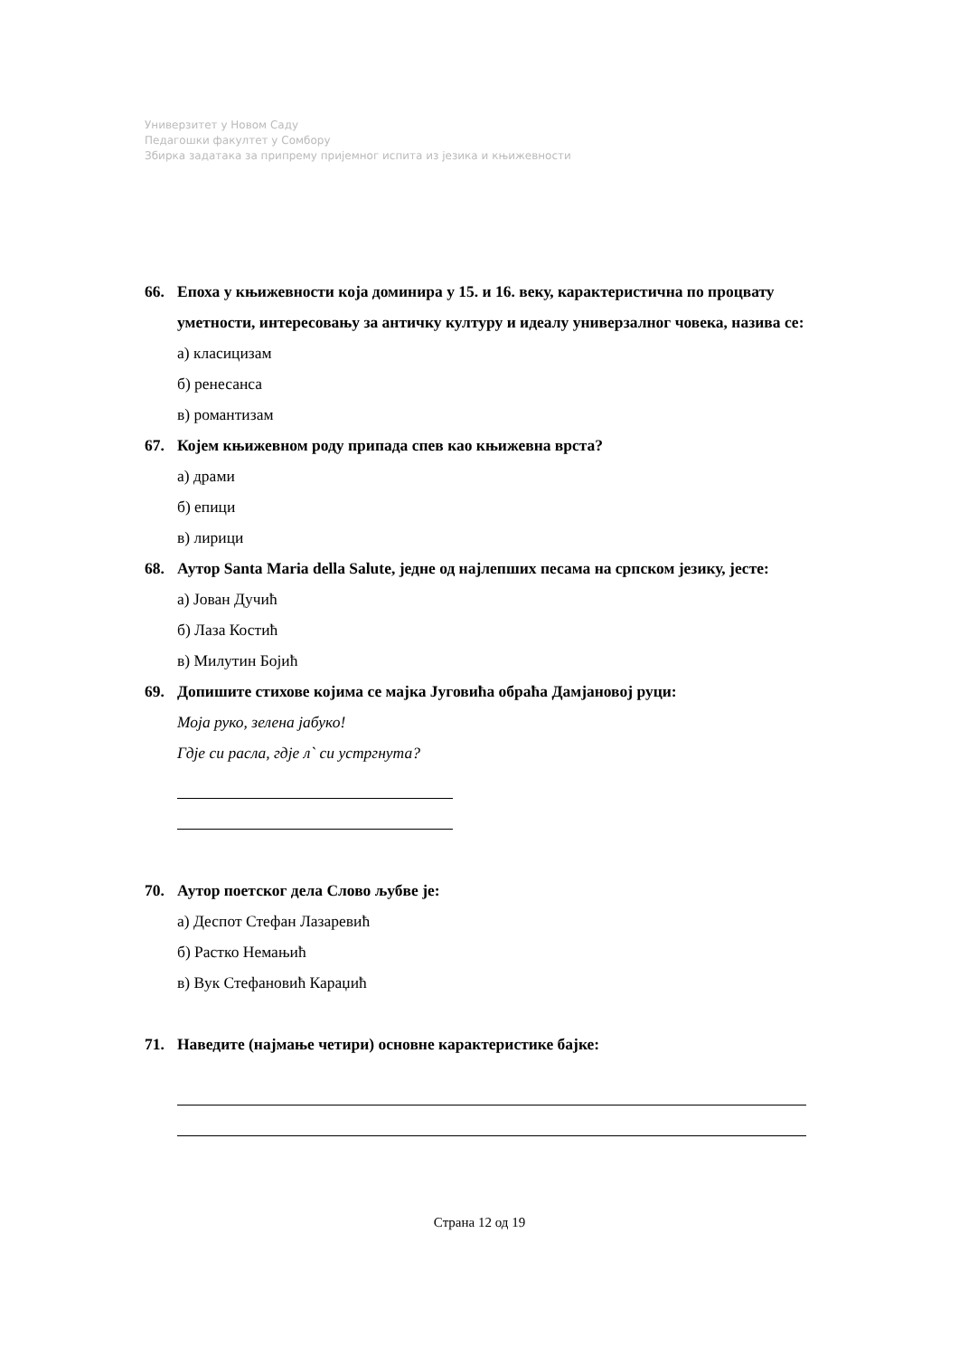Универзитет у Новом Саду
Педагошки факултет у Сомбору
Збирка задатака за припрему пријемног испита из језика и књижевности
66. Епоха у књижевности која доминира у 15. и 16. веку, карактеристична по процвату уметности, интересовању за античку културу и идеалу универзалног човека, назива се:
а) класицизам
б) ренесанса
в) романтизам
67. Којем књижевном роду припада спев као књижевна врста?
а) драми
б) епици
в) лирици
68. Аутор Santa Maria della Salute, једне од најлепших песама на српском језику, јесте:
а) Јован Дучић
б) Лаза Костић
в) Милутин Бојић
69. Допишите стихове којима се мајка Југовића обраћа Дамјановој руци:
Моја руко, зелена јабуко!
Гдје си расла, гдје л` си устргнута?
70. Аутор поетског дела Слово љубве је:
а) Деспот Стефан Лазаревић
б) Растко Немањић
в) Вук Стефановић Караџић
71. Наведите (најмање четири) основне карактеристике бајке:
Страна 12 од 19